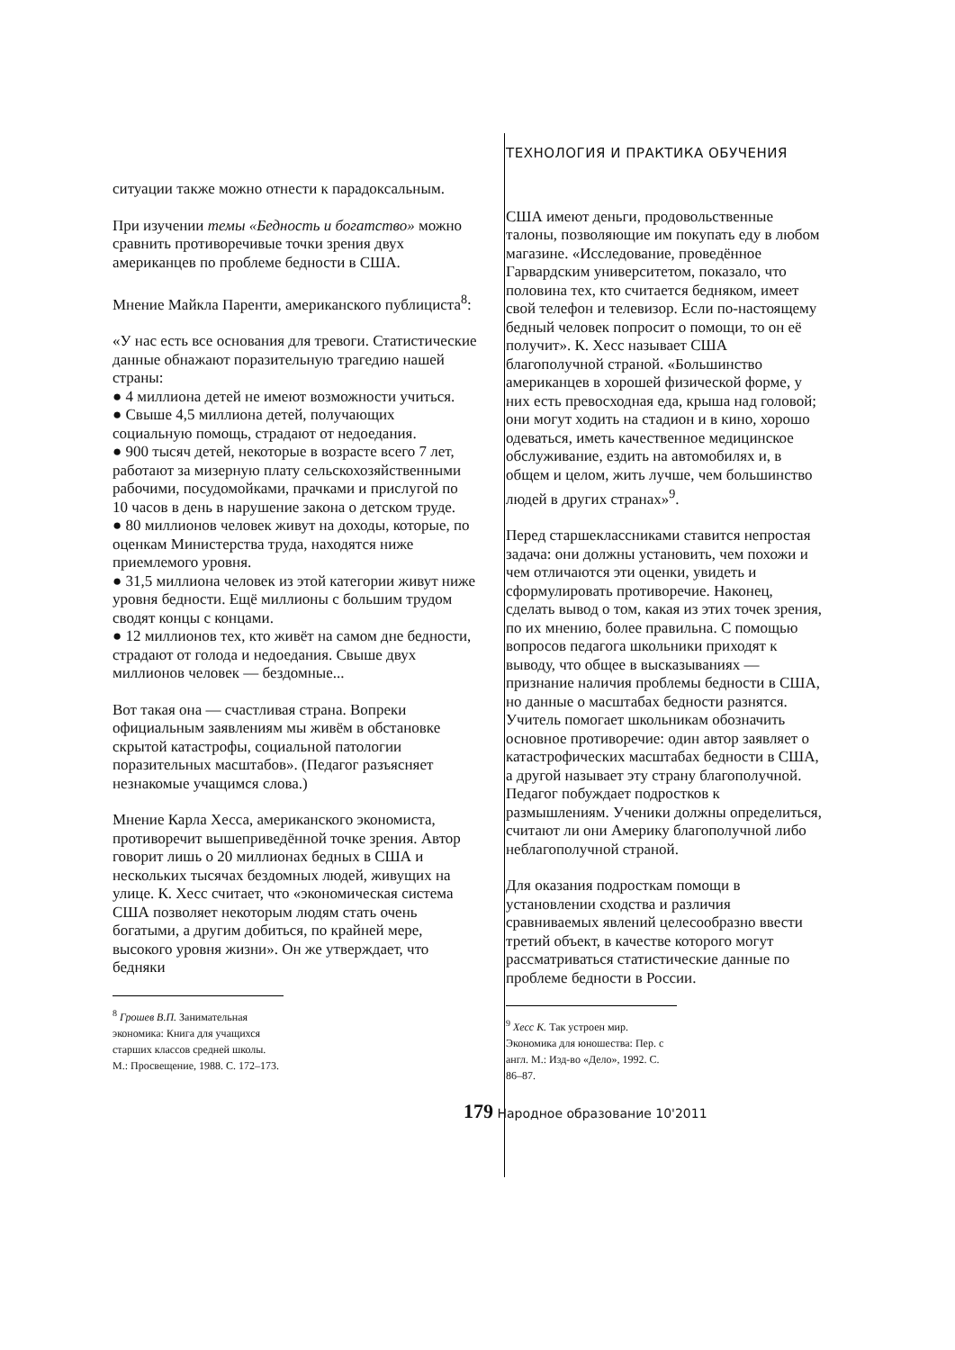ситуации также можно отнести к парадоксальным.
При изучении темы «Бедность и богатство» можно сравнить противоречивые точки зрения двух американцев по проблеме бедности в США.
Мнение Майкла Паренти, американского публициста<sup>8</sup>:
«У нас есть все основания для тревоги. Статистические данные обнажают поразительную трагедию нашей страны:
● 4 миллиона детей не имеют возможности учиться.
● Свыше 4,5 миллиона детей, получающих социальную помощь, страдают от недоедания.
● 900 тысяч детей, некоторые в возрасте всего 7 лет, работают за мизерную плату сельскохозяйственными рабочими, посудомойками, прачками и прислугой по 10 часов в день в нарушение закона о детском труде.
● 80 миллионов человек живут на доходы, которые, по оценкам Министерства труда, находятся ниже приемлемого уровня.
● 31,5 миллиона человек из этой категории живут ниже уровня бедности. Ещё миллионы с большим трудом сводят концы с концами.
● 12 миллионов тех, кто живёт на самом дне бедности, страдают от голода и недоедания. Свыше двух миллионов человек — бездомные...
Вот такая она — счастливая страна. Вопреки официальным заявлениям мы живём в обстановке скрытой катастрофы, социальной патологии поразительных масштабов». (Педагог разъясняет незнакомые учащимся слова.)
Мнение Карла Хесса, американского экономиста, противоречит вышеприведённой точке зрения. Автор говорит лишь о 20 миллионах бедных в США и нескольких тысячах бездомных людей, живущих на улице. К. Хесс считает, что «экономическая система США позволяет некоторым людям стать очень богатыми, а другим добиться, по крайней мере, высокого уровня жизни». Он же утверждает, что бедняки
<sup>8</sup> Грошев В.П. Занимательная экономика: Книга для учащихся старших классов средней школы. М.: Просвещение, 1988. С. 172–173.
ТЕХНОЛОГИЯ И ПРАКТИКА ОБУЧЕНИЯ
США имеют деньги, продовольственные талоны, позволяющие им покупать еду в любом магазине. «Исследование, проведённое Гарвардским университетом, показало, что половина тех, кто считается бедняком, имеет свой телефон и телевизор. Если по-настоящему бедный человек попросит о помощи, то он её получит». К. Хесс называет США благополучной страной. «Большинство американцев в хорошей физической форме, у них есть превосходная еда, крыша над головой; они могут ходить на стадион и в кино, хорошо одеваться, иметь качественное медицинское обслуживание, ездить на автомобилях и, в общем и целом, жить лучше, чем большинство людей в других странах»<sup>9</sup>.
Перед старшеклассниками ставится непростая задача: они должны установить, чем похожи и чем отличаются эти оценки, увидеть и сформулировать противоречие. Наконец, сделать вывод о том, какая из этих точек зрения, по их мнению, более правильна. С помощью вопросов педагога школьники приходят к выводу, что общее в высказываниях — признание наличия проблемы бедности в США, но данные о масштабах бедности разнятся. Учитель помогает школьникам обозначить основное противоречие: один автор заявляет о катастрофических масштабах бедности в США, а другой называет эту страну благополучной. Педагог побуждает подростков к размышлениям. Ученики должны определиться, считают ли они Америку благополучной либо неблагополучной страной.
Для оказания подросткам помощи в установлении сходства и различия сравниваемых явлений целесообразно ввести третий объект, в качестве которого могут рассматриваться статистические данные по проблеме бедности в России.
<sup>9</sup> Хесс К. Так устроен мир. Экономика для юношества: Пер. с англ. М.: Изд-во «Дело», 1992. С. 86–87.
179 Народное образование 10'2011